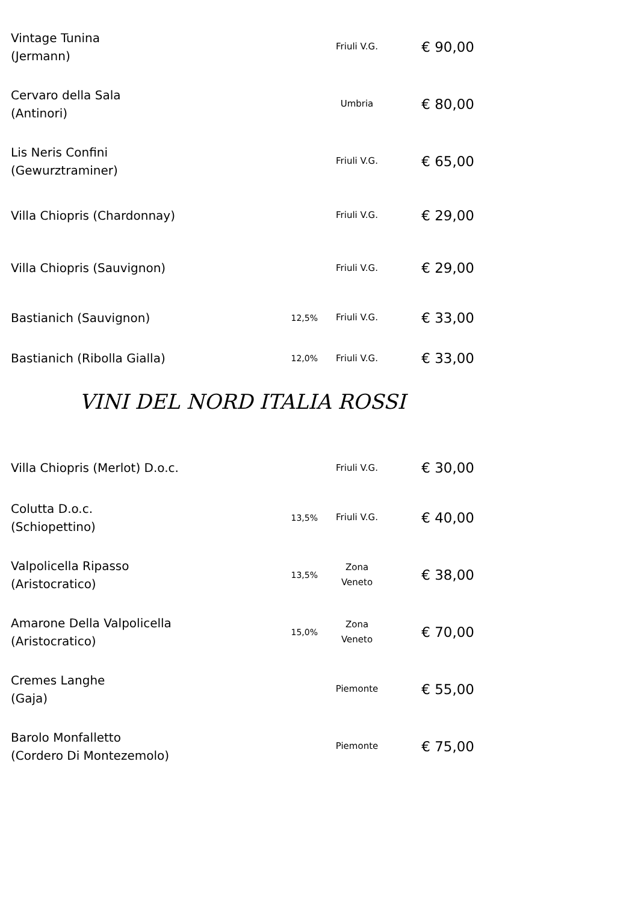| Vintage Tunina (Jermann) | | Friuli V.G. | € 90,00 |
| Cervaro della Sala (Antinori) | | Umbria | € 80,00 |
| Lis Neris Confini (Gewurztraminer) | | Friuli V.G. | € 65,00 |
| Villa Chiopris (Chardonnay) | | Friuli V.G. | € 29,00 |
| Villa Chiopris (Sauvignon) | | Friuli V.G. | € 29,00 |
| Bastianich (Sauvignon) | 12,5% | Friuli V.G. | € 33,00 |
| Bastianich (Ribolla Gialla) | 12,0% | Friuli V.G. | € 33,00 |
VINI DEL NORD ITALIA ROSSI
| Villa Chiopris (Merlot) D.o.c. | | Friuli V.G. | € 30,00 |
| Colutta D.o.c. (Schiopettino) | 13,5% | Friuli V.G. | € 40,00 |
| Valpolicella Ripasso (Aristocratico) | 13,5% | Zona Veneto | € 38,00 |
| Amarone Della Valpolicella (Aristocratico) | 15,0% | Zona Veneto | € 70,00 |
| Cremes Langhe (Gaja) | | Piemonte | € 55,00 |
| Barolo Monfalletto (Cordero Di Montezemolo) | | Piemonte | € 75,00 |